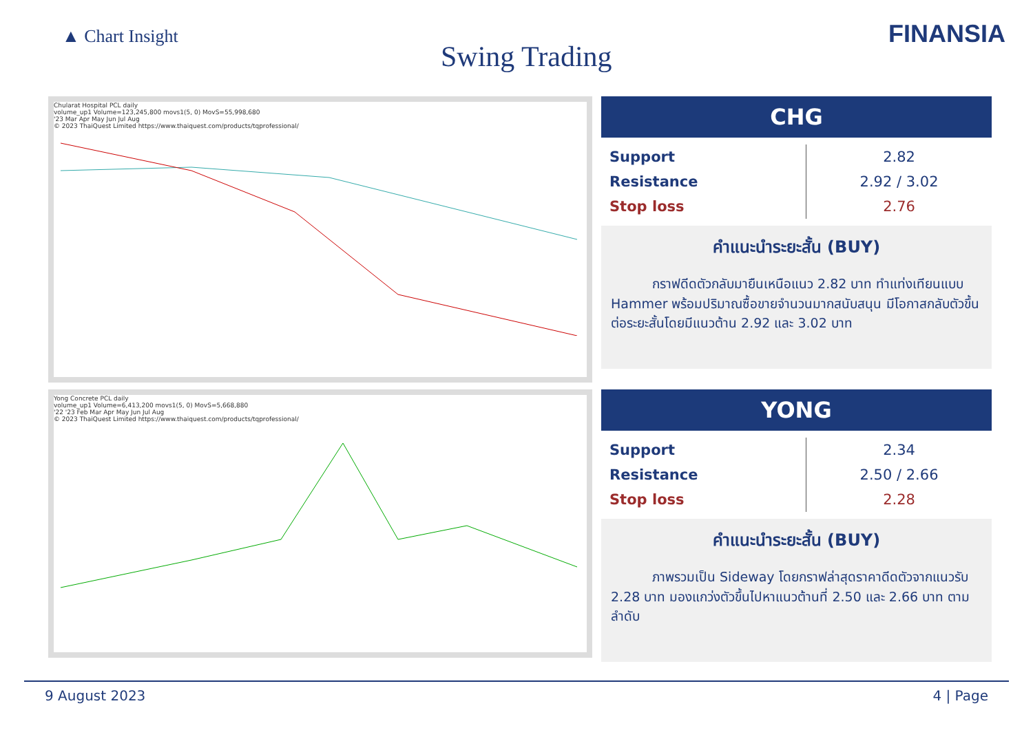▲ Chart Insight
Swing Trading
FINANSIA
Chularat Hospital PCL daily
volume_up1 Volume=123,245,800 movs1(5, 0) MovS=55,998,680
'23 Mar Apr May Jun Jul Aug
© 2023 ThaiQuest Limited https://www.thaiquest.com/products/tqprofessional/
CHG
| Support | 2.82 |
| Resistance | 2.92 / 3.02 |
| Stop loss | 2.76 |
คำแนะนำระยะสั้น (BUY)
กราฟดีดตัวกลับมายืนเหนือแนว 2.82 บาท ทำแท่งเทียนแบบ Hammer พร้อมปริมาณซื้อขายจำนวนมากสนับสนุน มีโอกาสกลับตัวขึ้นต่อระยะสั้นโดยมีแนวต้าน 2.92 และ 3.02 บาท
Yong Concrete PCL daily
volume_up1 Volume=6,413,200 movs1(5, 0) MovS=5,668,880
'22 '23 Feb Mar Apr May Jun Jul Aug
© 2023 ThaiQuest Limited https://www.thaiquest.com/products/tqprofessional/
YONG
| Support | 2.34 |
| Resistance | 2.50 / 2.66 |
| Stop loss | 2.28 |
คำแนะนำระยะสั้น (BUY)
ภาพรวมเป็น Sideway โดยกราฟล่าสุดราคาดีดตัวจากแนวรับ 2.28 บาท มองแกว่งตัวขึ้นไปหาแนวต้านที่ 2.50 และ 2.66 บาท ตามลำดับ
9 August 2023 4 | Page